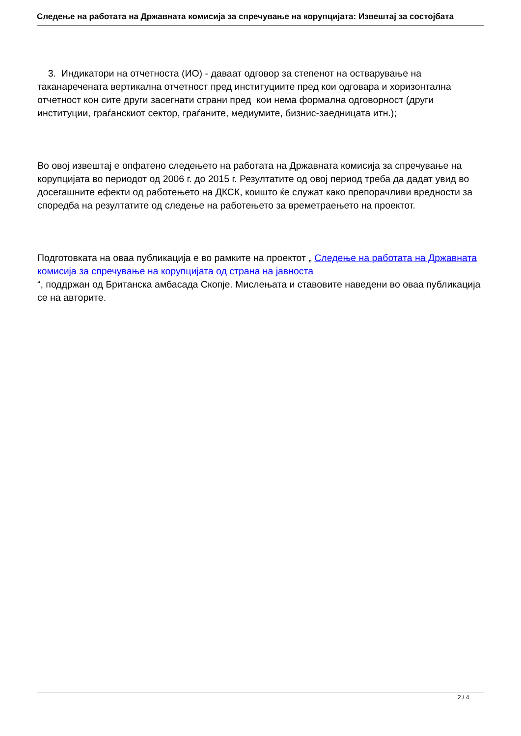Следење на работата на Државната комисија за спречување на корупцијата: Извештај за состојбата
3. Индикатори на отчетноста (ИО) - даваат одговор за степенот на остварување на таканаречената вертикална отчетност пред институциите пред кои одговара и хоризонтална отчетност кон сите други засегнати страни пред кои нема формална одговорност (други институции, граѓанскиот сектор, граѓаните, медиумите, бизнис-заедницата итн.);
Во овој извештај е опфатено следењето на работата на Државната комисија за спречување на корупцијата во периодот од 2006 г. до 2015 г. Резултатите од овој период треба да дадат увид во досегашните ефекти од работењето на ДКСК, коишто ќе служат како препорачливи вредности за споредба на резултатите од следење на работењето за времетраењето на проектот.
Подготовката на оваа публикација е во рамките на проектот „ Следење на работата на Државната комисија за спречување на корупцијата од страна на јавноста
“, поддржан од Британска амбасада Скопје. Мислењата и ставовите наведени во оваа публикација се на авторите.
2 / 4